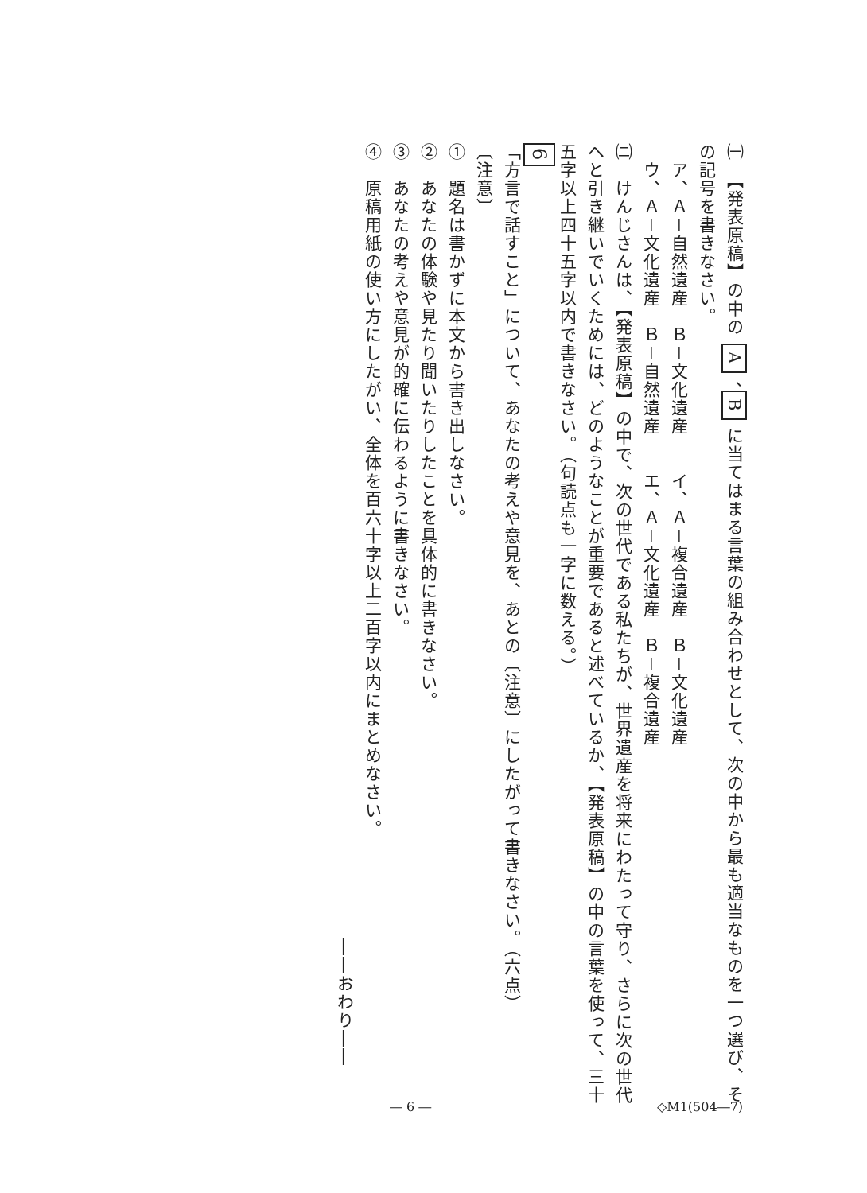㈠　【発表原稿】の中の A 、B に当てはまる言葉の組み合わせとして、次の中から最も適当なものを一つ選び、その記号を書きなさい。
　ア、Ａ－自然遺産　Ｂ－文化遺産　　イ、Ａ－複合遺産　Ｂ－文化遺産
　ウ、Ａ－文化遺産　Ｂ－自然遺産　　エ、Ａ－文化遺産　Ｂ－複合遺産
㈡　けんじさんは、【発表原稿】の中で、次の世代である私たちが、世界遺産を将来にわたって守り、さらに次の世代へと引き継いでいくためには、どのようなことが重要であると述べているか、【発表原稿】の中の言葉を使って、三十五字以上四十五字以内で書きなさい。（句読点も一字に数える。）
6
「方言で話すこと」について、あなたの考えや意見を、あとの〔注意〕にしたがって書きなさい。（六点）
〔注意〕
①　題名は書かずに本文から書き出しなさい。
②　あなたの体験や見たり聞いたりしたことを具体的に書きなさい。
③　あなたの考えや意見が的確に伝わるように書きなさい。
④　原稿用紙の使い方にしたがい、全体を百六十字以上二百字以内にまとめなさい。
――おわり――
― 6 ― ◇M1(504―7)